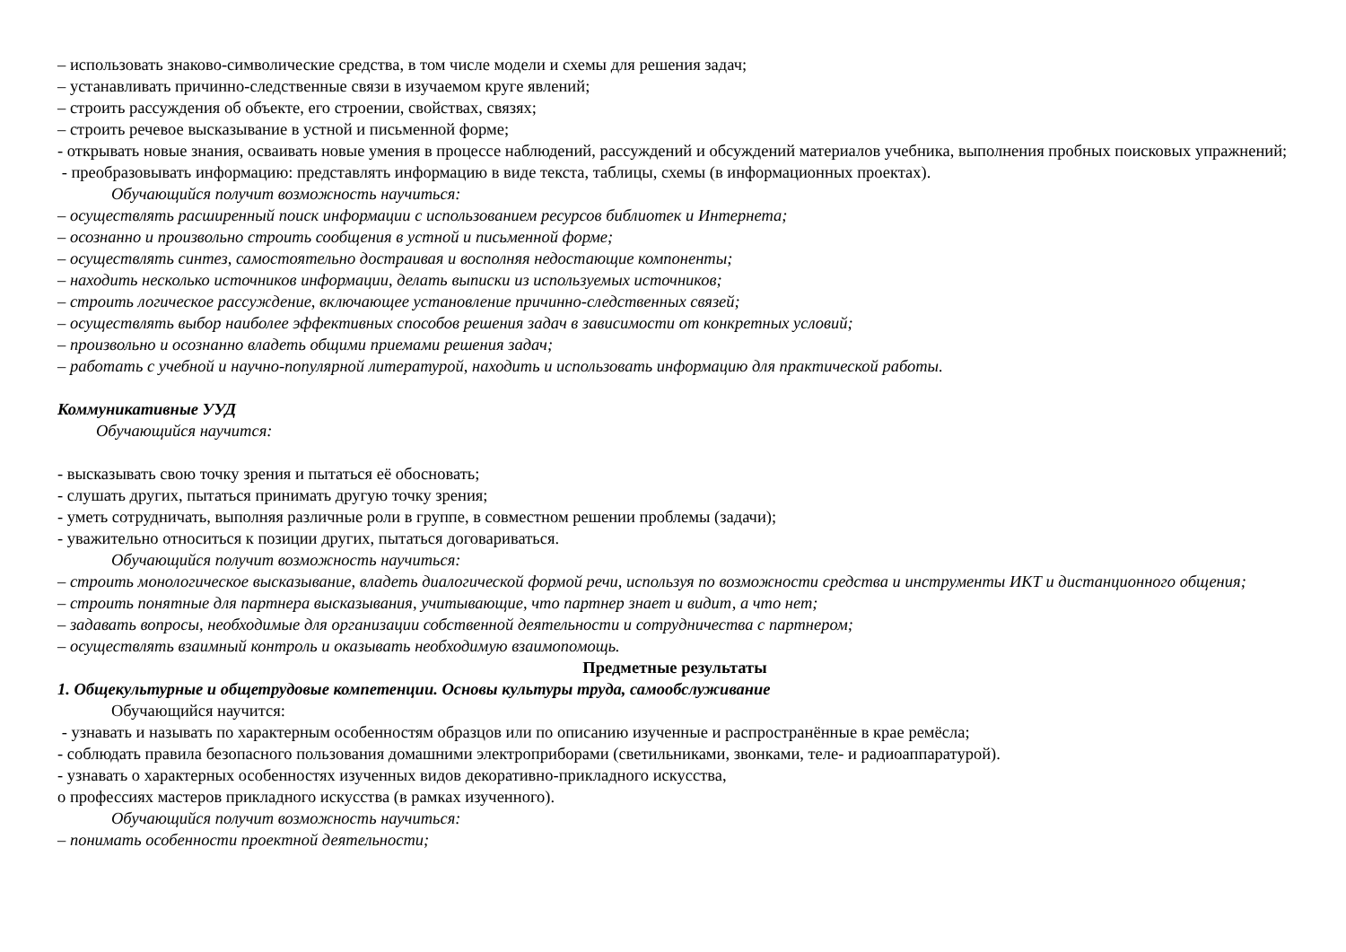– использовать знаково-символические средства, в том числе модели и схемы для решения задач;
– устанавливать причинно-следственные связи в изучаемом круге явлений;
– строить рассуждения об объекте, его строении, свойствах, связях;
– строить речевое высказывание в устной и письменной форме;
- открывать новые знания, осваивать новые умения в процессе наблюдений, рассуждений и обсуждений материалов учебника, выполнения пробных поисковых упражнений;
- преобразовывать информацию: представлять информацию в виде текста, таблицы, схемы (в информационных проектах).
Обучающийся получит возможность научиться:
– осуществлять расширенный поиск информации с использованием ресурсов библиотек и Интернета;
– осознанно и произвольно строить сообщения в устной и письменной форме;
– осуществлять синтез, самостоятельно достраивая и восполняя недостающие компоненты;
– находить несколько источников информации, делать выписки из используемых источников;
– строить логическое рассуждение, включающее установление причинно-следственных связей;
– осуществлять выбор наиболее эффективных способов решения задач в зависимости от конкретных условий;
– произвольно и осознанно владеть общими приемами решения задач;
– работать с учебной и научно-популярной литературой, находить и использовать информацию для практической работы.
Коммуникативные УУД
Обучающийся научится:
- высказывать свою точку зрения и пытаться её обосновать;
- слушать других, пытаться принимать другую точку зрения;
- уметь сотрудничать, выполняя различные роли в группе, в совместном решении проблемы (задачи);
- уважительно относиться к позиции других, пытаться договариваться.
Обучающийся получит возможность научиться:
– строить монологическое высказывание, владеть диалогической формой речи, используя по возможности средства и инструменты ИКТ и дистанционного общения;
– строить понятные для партнера высказывания, учитывающие, что партнер знает и видит, а что нет;
– задавать вопросы, необходимые для организации собственной деятельности и сотрудничества с партнером;
– осуществлять взаимный контроль и оказывать необходимую взаимопомощь.
Предметные результаты
1. Общекультурные и общетрудовые компетенции. Основы культуры труда, самообслуживание
Обучающийся научится:
- узнавать и называть по характерным особенностям образцов или по описанию изученные и распространённые в крае ремёсла;
- соблюдать правила безопасного пользования домашними электроприборами (светильниками, звонками, теле- и радиоаппаратурой).
- узнавать о характерных особенностях изученных видов декоративно-прикладного искусства,
о профессиях мастеров прикладного искусства (в рамках изученного).
Обучающийся получит возможность научиться:
– понимать особенности проектной деятельности;